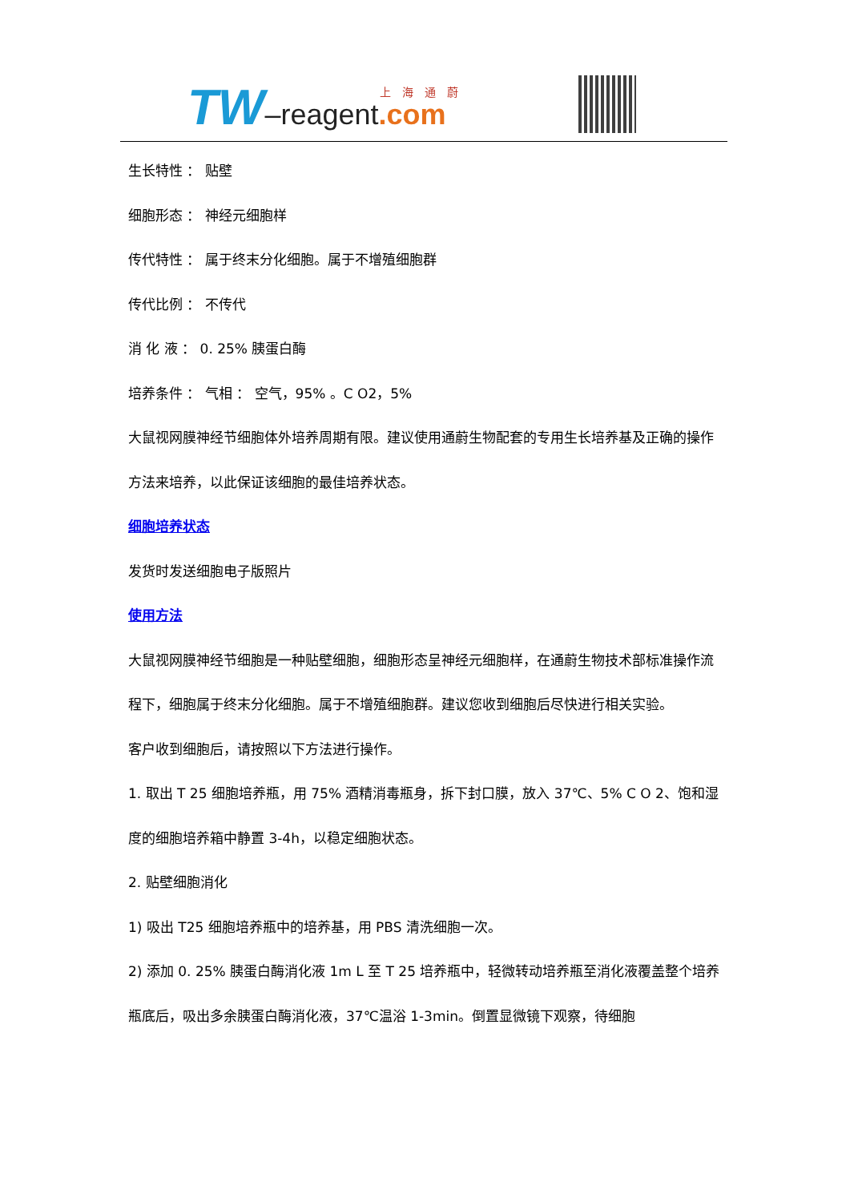TW–reagent.com 上海通蔚
生长特性 ： 贴壁
细胞形态 ： 神经元细胞样
传代特性 ： 属于终末分化细胞。属于不增殖细胞群
传代比例 ： 不传代
消 化 液 ： 0. 25% 胰蛋白酶
培养条件 ： 气相 ： 空气，95% 。C O2，5%
大鼠视网膜神经节细胞体外培养周期有限。建议使用通蔚生物配套的专用生长培养基及正确的操作方法来培养，以此保证该细胞的最佳培养状态。
细胞培养状态
发货时发送细胞电子版照片
使用方法
大鼠视网膜神经节细胞是一种贴壁细胞，细胞形态呈神经元细胞样，在通蔚生物技术部标准操作流程下，细胞属于终末分化细胞。属于不增殖细胞群。建议您收到细胞后尽快进行相关实验。
客户收到细胞后，请按照以下方法进行操作。
1. 取出 T 25 细胞培养瓶，用 75% 酒精消毒瓶身，拆下封口膜，放入 37℃、5% C O 2、饱和湿度的细胞培养箱中静置 3-4h，以稳定细胞状态。
2. 贴壁细胞消化
1) 吸出 T25 细胞培养瓶中的培养基，用 PBS 清洗细胞一次。
2) 添加 0. 25% 胰蛋白酶消化液 1m L 至 T 25 培养瓶中，轻微转动培养瓶至消化液覆盖整个培养瓶底后，吸出多余胰蛋白酶消化液，37℃温浴 1-3min。倒置显微镜下观察，待细胞